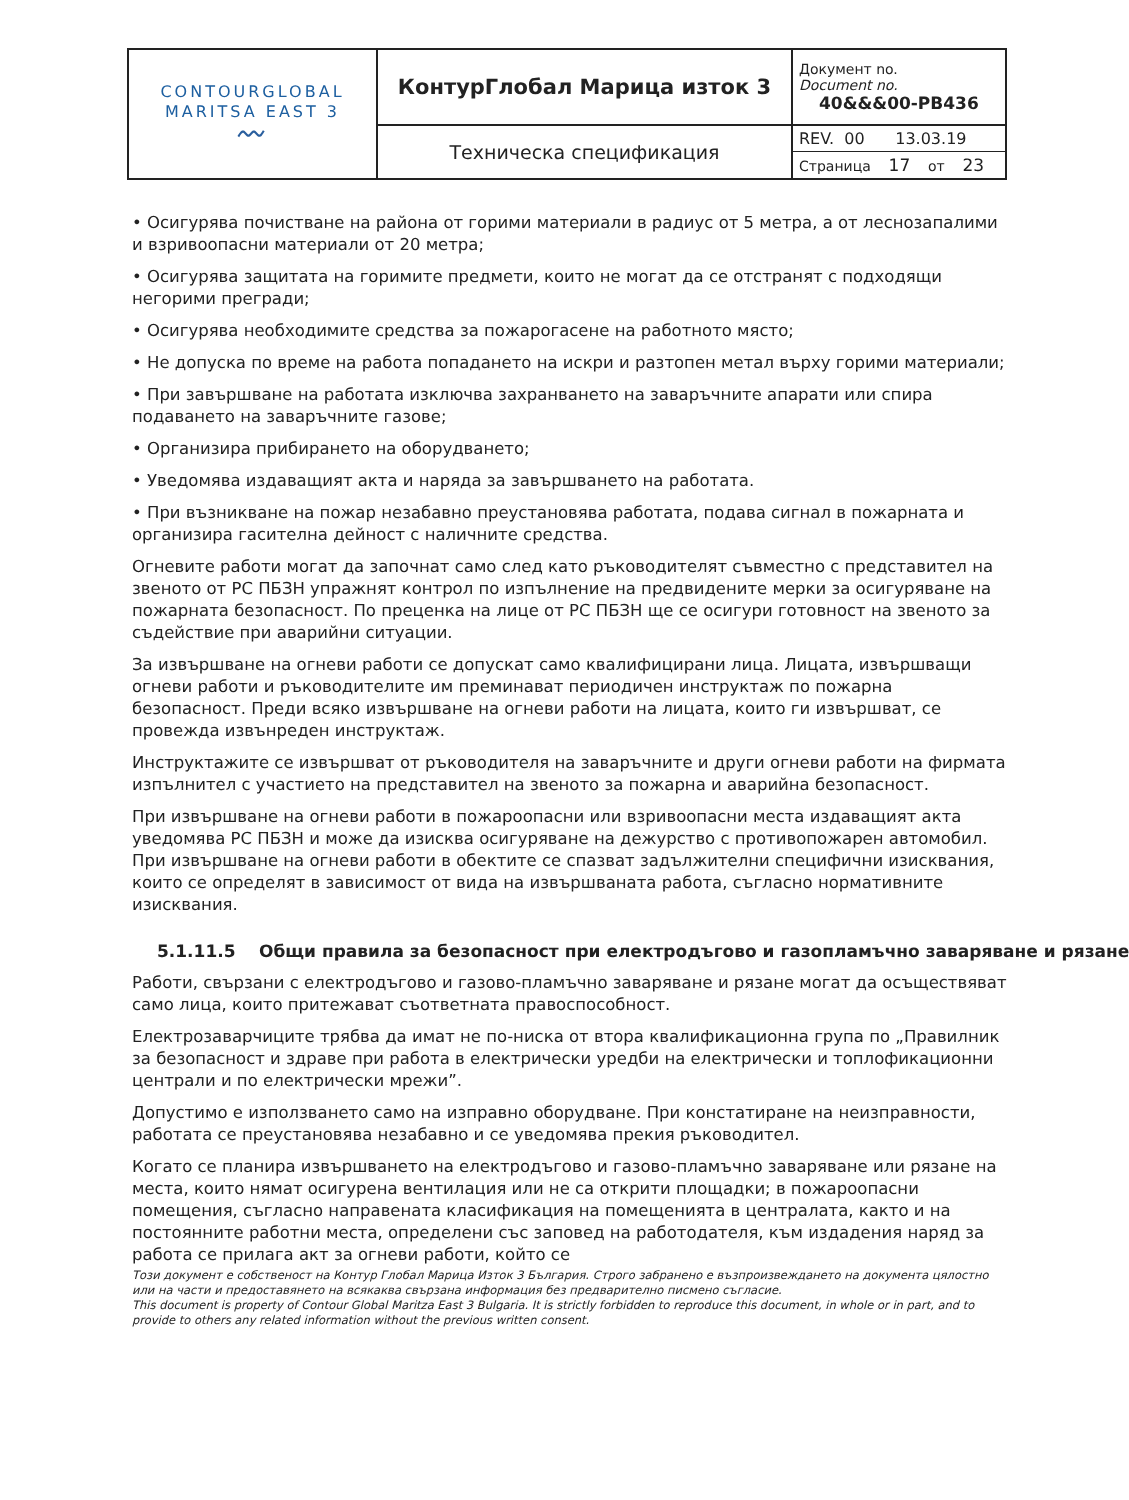| CONTOURGLOBAL MARITSA EAST 3 〰 | КонтурГлобал Марица изток 3 | Документ no. Document no. 40&&&00-PB436 |
| | Техническа спецификация | REV. 00 13.03.19 Страница 17 от 23 |
• Осигурява почистване на района от горими материали в радиус от 5 метра, а от леснозапалими и взривоопасни материали от 20 метра;
• Осигурява защитата на горимите предмети, които не могат да се отстранят с подходящи негорими прегради;
• Осигурява необходимите средства за пожарогасене на работното място;
• Не допуска по време на работа попадането на искри и разтопен метал върху горими материали;
• При завършване на работата изключва захранването на заваръчните апарати или спира подаването на заваръчните газове;
• Организира прибирането на оборудването;
• Уведомява издаващият акта и наряда за завършването на работата.
• При възникване на пожар незабавно преустановява работата, подава сигнал в пожарната и организира гасителна дейност с наличните средства.
Огневите работи могат да започнат само след като ръководителят съвместно с представител на звеното от РС ПБЗН упражнят контрол по изпълнение на предвидените мерки за осигуряване на пожарната безопасност. По преценка на лице от РС ПБЗН ще се осигури готовност на звеното за съдействие при аварийни ситуации.
За извършване на огневи работи се допускат само квалифицирани лица. Лицата, извършващи огневи работи и ръководителите им преминават периодичен инструктаж по пожарна безопасност. Преди всяко извършване на огневи работи на лицата, които ги извършват, се провежда извънреден инструктаж.
Инструктажите се извършват от ръководителя на заваръчните и други огневи работи на фирмата изпълнител с участието на представител на звеното за пожарна и аварийна безопасност.
При извършване на огневи работи в пожароопасни или взривоопасни места издаващият акта уведомява РС ПБЗН и може да изисква осигуряване на дежурство с противопожарен автомобил. При извършване на огневи работи в обектите се спазват задължителни специфични изисквания, които се определят в зависимост от вида на извършваната работа, съгласно нормативните изисквания.
5.1.11.5 Общи правила за безопасност при електродъгово и газопламъчно заваряване и рязане
Работи, свързани с електродъгово и газово-пламъчно заваряване и рязане могат да осъществяват само лица, които притежават съответната правоспособност.
Електрозаварчиците трябва да имат не по-ниска от втора квалификационна група по „Правилник за безопасност и здраве при работа в електрически уредби на електрически и топлофикационни централи и по електрически мрежи”.
Допустимо е използването само на изправно оборудване. При констатиране на неизправности, работата се преустановява незабавно и се уведомява прекия ръководител.
Когато се планира извършването на електродъгово и газово-пламъчно заваряване или рязане на места, които нямат осигурена вентилация или не са открити площадки; в пожароопасни помещения, съгласно направената класификация на помещенията в централата, както и на постоянните работни места, определени със заповед на работодателя, към издадения наряд за работа се прилага акт за огневи работи, който се
Този документ е собственост на Контур Глобал Марица Изток 3 България. Строго забранено е възпроизвеждането на документа цялостно или на части и предоставянето на всякаква свързана информация без предварително писмено съгласие.
This document is property of Contour Global Maritza East 3 Bulgaria. It is strictly forbidden to reproduce this document, in whole or in part, and to provide to others any related information without the previous written consent.